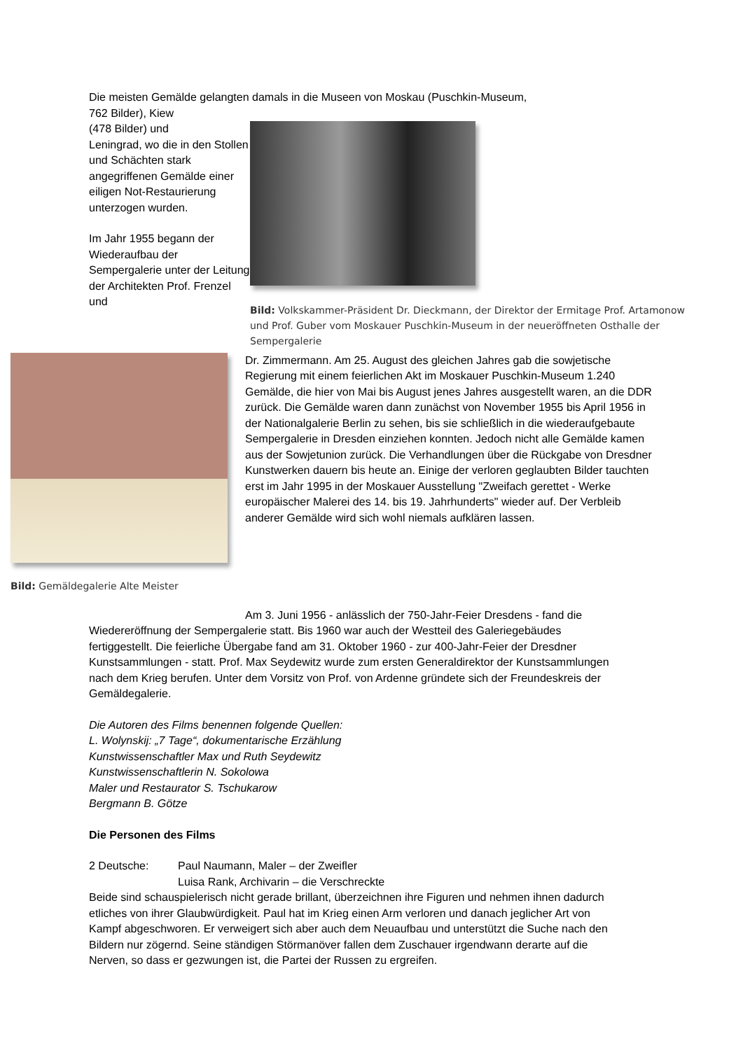Die meisten Gemälde gelangten damals in die Museen von Moskau (Puschkin-Museum,
762 Bilder), Kiew
(478 Bilder) und
Leningrad, wo die in den Stollen und Schächten stark angegriffenen Gemälde einer eiligen Not-Restaurierung unterzogen wurden.
Im Jahr 1955 begann der Wiederaufbau der Sempergalerie unter der Leitung der Architekten Prof. Frenzel und
Bild: Volkskammer-Präsident Dr. Dieckmann, der Direktor der Ermitage Prof. Artamonow und Prof. Guber vom Moskauer Puschkin-Museum in der neueröffneten Osthalle der Sempergalerie
Bild: Gemäldegalerie Alte Meister
Dr. Zimmermann. Am 25. August des gleichen Jahres gab die sowjetische Regierung mit einem feierlichen Akt im Moskauer Puschkin-Museum 1.240 Gemälde, die hier von Mai bis August jenes Jahres ausgestellt waren, an die DDR zurück. Die Gemälde waren dann zunächst von November 1955 bis April 1956 in der Nationalgalerie Berlin zu sehen, bis sie schließlich in die wiederaufgebaute Sempergalerie in Dresden einziehen konnten. Jedoch nicht alle Gemälde kamen aus der Sowjetunion zurück. Die Verhandlungen über die Rückgabe von Dresdner Kunstwerken dauern bis heute an. Einige der verloren geglaubten Bilder tauchten erst im Jahr 1995 in der Moskauer Ausstellung "Zweifach gerettet - Werke europäischer Malerei des 14. bis 19. Jahrhunderts" wieder auf. Der Verbleib anderer Gemälde wird sich wohl niemals aufklären lassen.
Am 3. Juni 1956 - anlässlich der 750-Jahr-Feier Dresdens - fand die Wiedereröffnung der Sempergalerie statt. Bis 1960 war auch der Westteil des Galeriegebäudes fertiggestellt. Die feierliche Übergabe fand am 31. Oktober 1960 - zur 400-Jahr-Feier der Dresdner Kunstsammlungen - statt. Prof. Max Seydewitz wurde zum ersten Generaldirektor der Kunstsammlungen nach dem Krieg berufen. Unter dem Vorsitz von Prof. von Ardenne gründete sich der Freundeskreis der Gemäldegalerie.
Die Autoren des Films benennen folgende Quellen:
L. Wolynskij: „7 Tage“, dokumentarische Erzählung
Kunstwissenschaftler Max und Ruth Seydewitz
Kunstwissenschaftlerin N. Sokolowa
Maler und Restaurator S. Tschukarow
Bergmann B. Götze
Die Personen des Films
2 Deutsche: Paul Naumann, Maler – der Zweifler
Luisa Rank, Archivarin – die Verschreckte
Beide sind schauspielerisch nicht gerade brillant, überzeichnen ihre Figuren und nehmen ihnen dadurch etliches von ihrer Glaubwürdigkeit. Paul hat im Krieg einen Arm verloren und danach jeglicher Art von Kampf abgeschworen. Er verweigert sich aber auch dem Neuaufbau und unterstützt die Suche nach den Bildern nur zögernd. Seine ständigen Störmanöver fallen dem Zuschauer irgendwann derarte auf die Nerven, so dass er gezwungen ist, die Partei der Russen zu ergreifen.